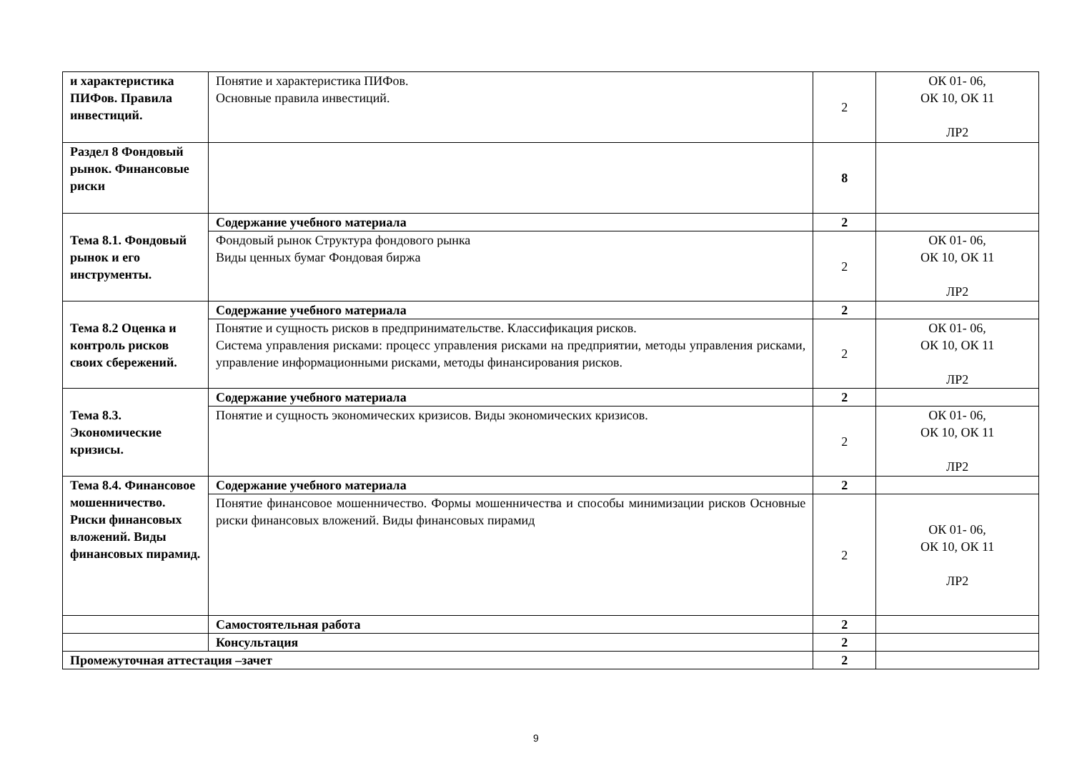| и характеристика ПИФов. Правила инвестиций. | Понятие и характеристика ПИФов. Основные правила инвестиций. | 2 | ОК 01- 06, ОК 10, ОК 11 ЛР2 |
| Раздел 8 Фондовый рынок. Финансовые риски | | 8 | |
| Тема 8.1. Фондовый рынок и его инструменты. | Содержание учебного материала | 2 | |
| | Фондовый рынок Структура фондового рынка Виды ценных бумаг Фондовая биржа | 2 | ОК 01- 06, ОК 10, ОК 11 ЛР2 |
| Тема 8.2 Оценка и контроль рисков своих сбережений. | Содержание учебного материала | 2 | |
| | Понятие и сущность рисков в предпринимательстве. Классификация рисков. Система управления рисками: процесс управления рисками на предприятии, методы управления рисками, управление информационными рисками, методы финансирования рисков. | 2 | ОК 01- 06, ОК 10, ОК 11 ЛР2 |
| Тема 8.3. Экономические кризисы. | Содержание учебного материала | 2 | |
| | Понятие и сущность экономических кризисов. Виды экономических кризисов. | 2 | ОК 01- 06, ОК 10, ОК 11 ЛР2 |
| Тема 8.4. Финансовое мошенничество. Риски финансовых вложений. Виды финансовых пирамид. | Содержание учебного материала | 2 | |
| | Понятие финансовое мошенничество. Формы мошенничества и способы минимизации рисков Основные риски финансовых вложений. Виды финансовых пирамид | 2 | ОК 01- 06, ОК 10, ОК 11 ЛР2 |
| | Самостоятельная работа | 2 | |
| | Консультация | 2 | |
| Промежуточная аттестация –зачет | | 2 | |
9